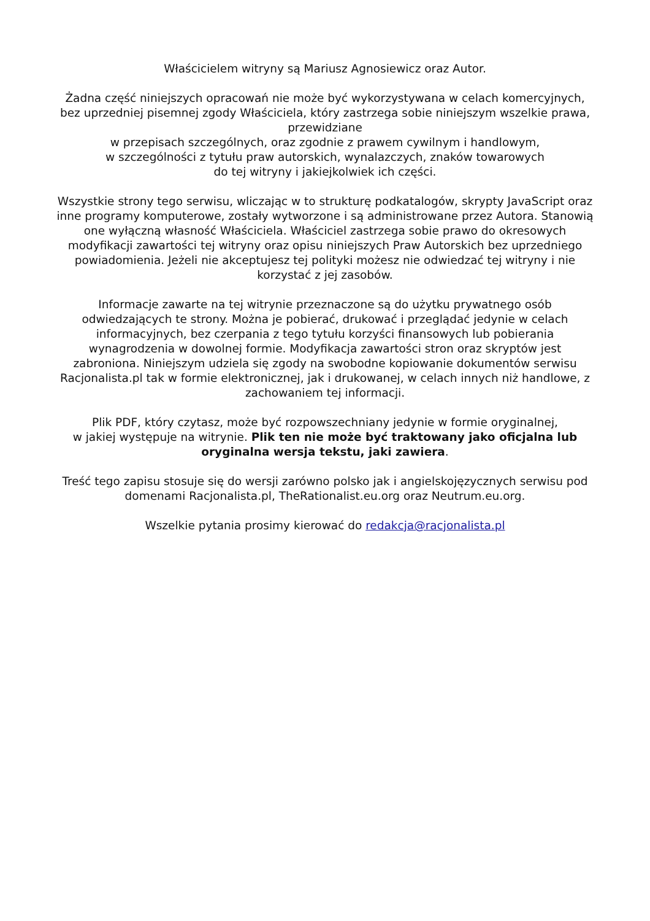Właścicielem witryny są Mariusz Agnosiewicz oraz Autor.
Żadna część niniejszych opracowań nie może być wykorzystywana w celach komercyjnych, bez uprzedniej pisemnej zgody Właściciela, który zastrzega sobie niniejszym wszelkie prawa, przewidziane
w przepisach szczególnych, oraz zgodnie z prawem cywilnym i handlowym,
w szczególności z tytułu praw autorskich, wynalazczych, znaków towarowych
do tej witryny i jakiejkolwiek ich części.
Wszystkie strony tego serwisu, wliczając w to strukturę podkatalogów, skrypty JavaScript oraz inne programy komputerowe, zostały wytworzone i są administrowane przez Autora. Stanowią one wyłączną własność Właściciela. Właściciel zastrzega sobie prawo do okresowych modyfikacji zawartości tej witryny oraz opisu niniejszych Praw Autorskich bez uprzedniego powiadomienia. Jeżeli nie akceptujesz tej polityki możesz nie odwiedzać tej witryny i nie korzystać z jej zasobów.
Informacje zawarte na tej witrynie przeznaczone są do użytku prywatnego osób odwiedzających te strony. Można je pobierać, drukować i przeglądać jedynie w celach informacyjnych, bez czerpania z tego tytułu korzyści finansowych lub pobierania wynagrodzenia w dowolnej formie. Modyfikacja zawartości stron oraz skryptów jest zabroniona. Niniejszym udziela się zgody na swobodne kopiowanie dokumentów serwisu Racjonalista.pl tak w formie elektronicznej, jak i drukowanej, w celach innych niż handlowe, z zachowaniem tej informacji.
Plik PDF, który czytasz, może być rozpowszechniany jedynie w formie oryginalnej,
w jakiej występuje na witrynie. Plik ten nie może być traktowany jako oficjalna lub oryginalna wersja tekstu, jaki zawiera.
Treść tego zapisu stosuje się do wersji zarówno polsko jak i angielskojęzycznych serwisu pod domenami Racjonalista.pl, TheRationalist.eu.org oraz Neutrum.eu.org.
Wszelkie pytania prosimy kierować do redakcja@racjonalista.pl